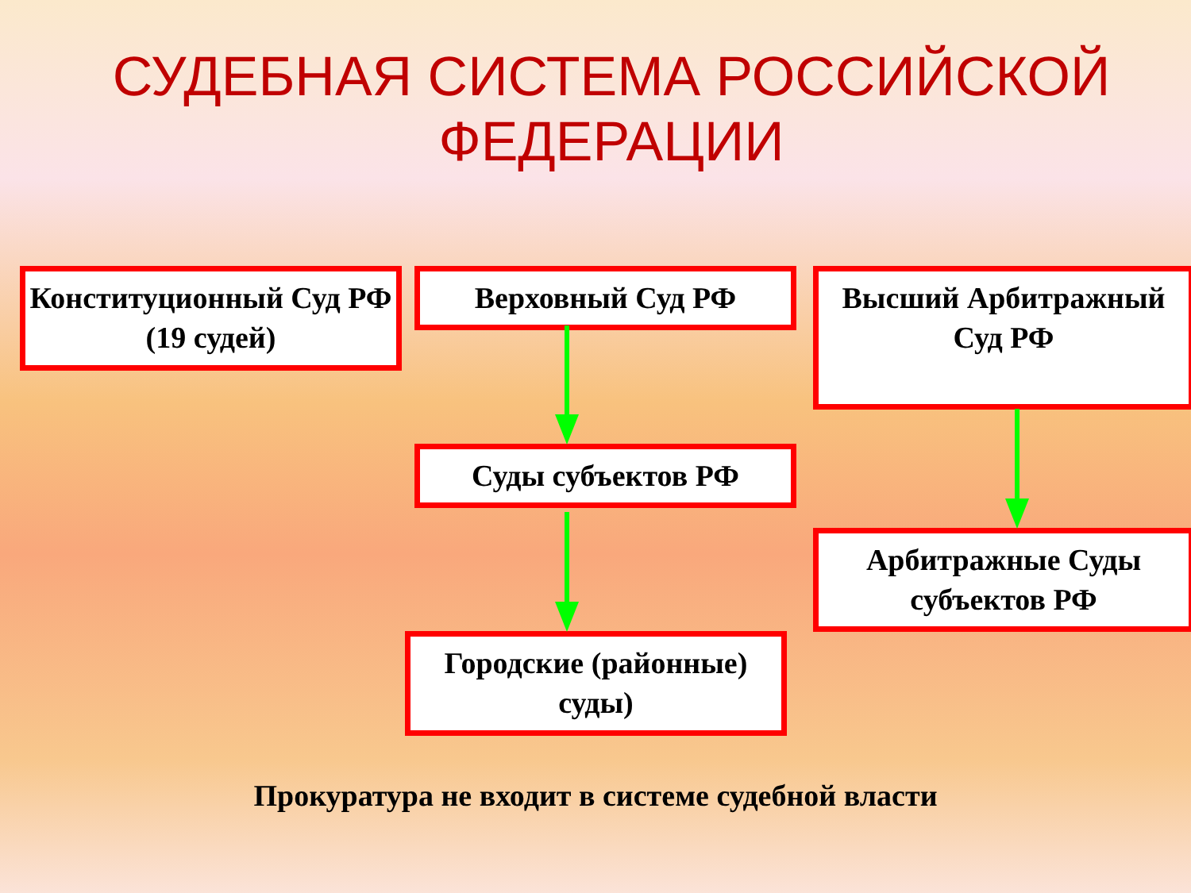СУДЕБНАЯ СИСТЕМА РОССИЙСКОЙ ФЕДЕРАЦИИ
Конституционный Суд РФ (19 судей)
Верховный Суд РФ
Высший Арбитражный Суд РФ
Суды субъектов РФ
Арбитражные Суды субъектов РФ
Городские (районные) суды)
Прокуратура не входит в системе судебной власти